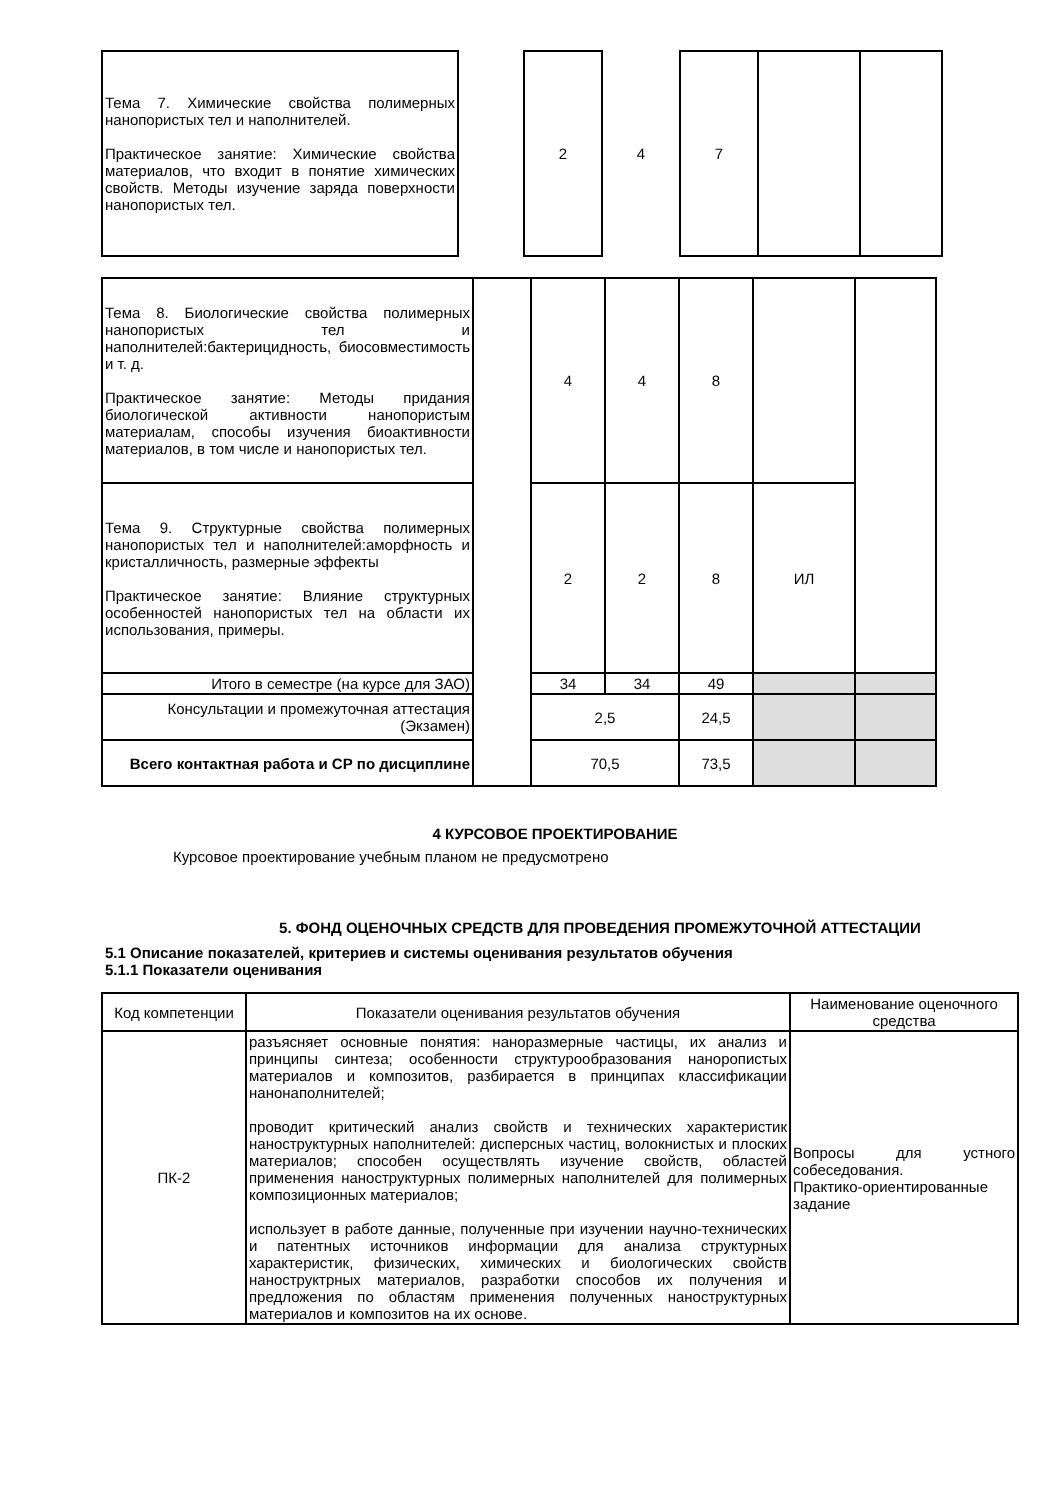| Тема 7. Химические свойства полимерных нанопористых тел и наполнителей. Практическое занятие: Химические свойства материалов, что входит в понятие химических свойств. Методы изучение заряда поверхности нанопористых тел. | | 2 | 4 | 7 | | |
| Тема 8. Биологические свойства полимерных нанопористых тел и наполнителей:бактерицидность, биосовместимость и т. д. Практическое занятие: Методы придания биологической активности нанопористым материалам, способы изучения биоактивности материалов, в том числе и нанопористых тел. | | 4 | 4 | 8 | | |
| Тема 9. Структурные свойства полимерных нанопористых тел и наполнителей:аморфность и кристалличность, размерные эффекты Практическое занятие: Влияние структурных особенностей нанопористых тел на области их использования, примеры. | | 2 | 2 | 8 | ИЛ | |
| Итого в семестре (на курсе для ЗАО) | | 34 | 34 | 49 | | |
| Консультации и промежуточная аттестация (Экзамен) | | 2,5 | | 24,5 | | |
| Всего контактная работа и СР по дисциплине | | 70,5 | | 73,5 | | |
4 КУРСОВОЕ ПРОЕКТИРОВАНИЕ
Курсовое проектирование учебным планом не предусмотрено
5. ФОНД ОЦЕНОЧНЫХ СРЕДСТВ ДЛЯ ПРОВЕДЕНИЯ ПРОМЕЖУТОЧНОЙ АТТЕСТАЦИИ
5.1 Описание показателей, критериев и системы оценивания результатов обучения
5.1.1 Показатели оценивания
| Код компетенции | Показатели оценивания результатов обучения | Наименование оценочного средства |
| ПК-2 | разъясняет основные понятия: наноразмерные частицы, их анализ и принципы синтеза; особенности структурообразования наноропистых материалов и композитов, разбирается в принципах классификации нанонаполнителей; проводит критический анализ свойств и технических характеристик наноструктурных наполнителей: дисперсных частиц, волокнистых и плоских материалов; способен осуществлять изучение свойств, областей применения наноструктурных полимерных наполнителей для полимерных композиционных материалов; использует в работе данные, полученные при изучении научно-технических и патентных источников информации для анализа структурных характеристик, физических, химических и биологических свойств наноструктрных материалов, разработки способов их получения и предложения по областям применения полученных наноструктурных материалов и композитов на их основе. | Вопросы для устного собеседования. Практико-ориентированные задание |